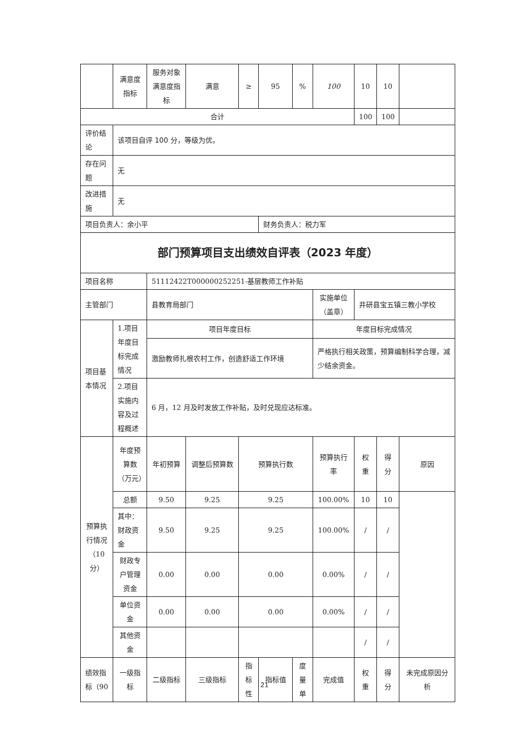| | 满意度指标 | 服务对象满意度指标 | 满意 | ≥ | 95 | % | 100 | 10 | 10 | |
| 合计 | | | | | | | | 100 | 100 | |
| 评价结论 | 该项目自评 100 分，等级为优。 | | | | | | | | | |
| 存在问题 | 无 | | | | | | | | | |
| 改进措施 | 无 | | | | | | | | | |
| 项目负责人：余小平 | | | | | 财务负责人：税力军 | | | | | |
| 部门预算项目支出绩效自评表（2023 年度） | | | | | | | | | | |
| 项目名称 | | 51112422T000000252251-基层教师工作补贴 | | | | | | | | |
| 主管部门 | | 县教育局部门 | | | | | 实施单位（盖章） | 井研县宝五镇三教小学校 | | |
| 项目基本情况 | 1.项目年度目标完成情况 | 项目年度目标 | | | | | 年度目标完成情况 | | | |
| | | 激励教师扎根农村工作，创造舒适工作环境 | | | | | 严格执行相关政策，预算编制科学合理，减少结余资金。 | | | |
| | 2.项目实施内容及过程概述 | 6 月，12 月及时发放工作补贴，及时兑现应达标准。 | | | | | | | | |
| 预算执行情况（10分） | 年度预算数（万元） | 年初预算 | 调整后预算数 | 预算执行数 | | | 预算执行率 | 权重 | 得分 | 原因 |
| | 总额 | 9.50 | 9.25 | 9.25 | | | 100.00% | 10 | 10 | |
| | 其中：财政资金 | 9.50 | 9.25 | 9.25 | | | 100.00% | / | / | |
| | 财政专户管理资金 | 0.00 | 0.00 | 0.00 | | | 0.00% | / | / | |
| | 单位资金 | 0.00 | 0.00 | 0.00 | | | 0.00% | / | / | |
| | 其他资金 | | | | | | | / | / | |
| 绩效指标（90 | 一级指标 | 二级指标 | 三级指标 | 指标性 | 指标值 | 度量单 | 完成值 | 权重 | 得分 | 未完成原因分析 |
21